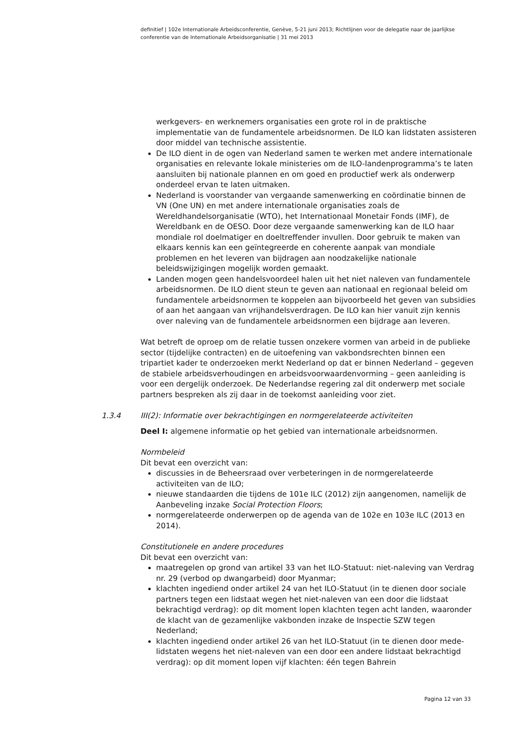definitief | 102e Internationale Arbeidsconferentie, Genève, 5-21 juni 2013; Richtlijnen voor de delegatie naar de jaarlijkse conferentie van de Internationale Arbeidsorganisatie | 31 mei 2013
werkgevers- en werknemers organisaties een grote rol in de praktische implementatie van de fundamentele arbeidsnormen. De ILO kan lidstaten assisteren door middel van technische assistentie.
De ILO dient in de ogen van Nederland samen te werken met andere internationale organisaties en relevante lokale ministeries om de ILO-landenprogramma’s te laten aansluiten bij nationale plannen en om goed en productief werk als onderwerp onderdeel ervan te laten uitmaken.
Nederland is voorstander van vergaande samenwerking en coördinatie binnen de VN (One UN) en met andere internationale organisaties zoals de Wereldhandelsorganisatie (WTO), het Internationaal Monetair Fonds (IMF), de Wereldbank en de OESO. Door deze vergaande samenwerking kan de ILO haar mondiale rol doelmatiger en doeltreffender invullen. Door gebruik te maken van elkaars kennis kan een geïntegreerde en coherente aanpak van mondiale problemen en het leveren van bijdragen aan noodzakelijke nationale beleidswijzigingen mogelijk worden gemaakt.
Landen mogen geen handelsvoordeel halen uit het niet naleven van fundamentele arbeidsnormen. De ILO dient steun te geven aan nationaal en regionaal beleid om fundamentele arbeidsnormen te koppelen aan bijvoorbeeld het geven van subsidies of aan het aangaan van vrijhandelsverdragen. De ILO kan hier vanuit zijn kennis over naleving van de fundamentele arbeidsnormen een bijdrage aan leveren.
Wat betreft de oproep om de relatie tussen onzekere vormen van arbeid in de publieke sector (tijdelijke contracten) en de uitoefening van vakbondsrechten binnen een tripartiet kader te onderzoeken merkt Nederland op dat er binnen Nederland – gegeven de stabiele arbeidsverhoudingen en arbeidsvoorwaardenvorming – geen aanleiding is voor een dergelijk onderzoek. De Nederlandse regering zal dit onderwerp met sociale partners bespreken als zij daar in de toekomst aanleiding voor ziet.
1.3.4 III(2): Informatie over bekrachtigingen en normgerelateerde activiteiten
Deel I: algemene informatie op het gebied van internationale arbeidsnormen.
Normbeleid
Dit bevat een overzicht van:
discussies in de Beheersraad over verbeteringen in de normgerelateerde activiteiten van de ILO;
nieuwe standaarden die tijdens de 101e ILC (2012) zijn aangenomen, namelijk de Aanbeveling inzake Social Protection Floors;
normgerelateerde onderwerpen op de agenda van de 102e en 103e ILC (2013 en 2014).
Constitutionele en andere procedures
Dit bevat een overzicht van:
maatregelen op grond van artikel 33 van het ILO-Statuut: niet-naleving van Verdrag nr. 29 (verbod op dwangarbeid) door Myanmar;
klachten ingediend onder artikel 24 van het ILO-Statuut (in te dienen door sociale partners tegen een lidstaat wegen het niet-naleven van een door die lidstaat bekrachtigd verdrag): op dit moment lopen klachten tegen acht landen, waaronder de klacht van de gezamenlijke vakbonden inzake de Inspectie SZW tegen Nederland;
klachten ingediend onder artikel 26 van het ILO-Statuut (in te dienen door mede-lidstaten wegens het niet-naleven van een door een andere lidstaat bekrachtigd verdrag): op dit moment lopen vijf klachten: één tegen Bahrein
Pagina 12 van 33